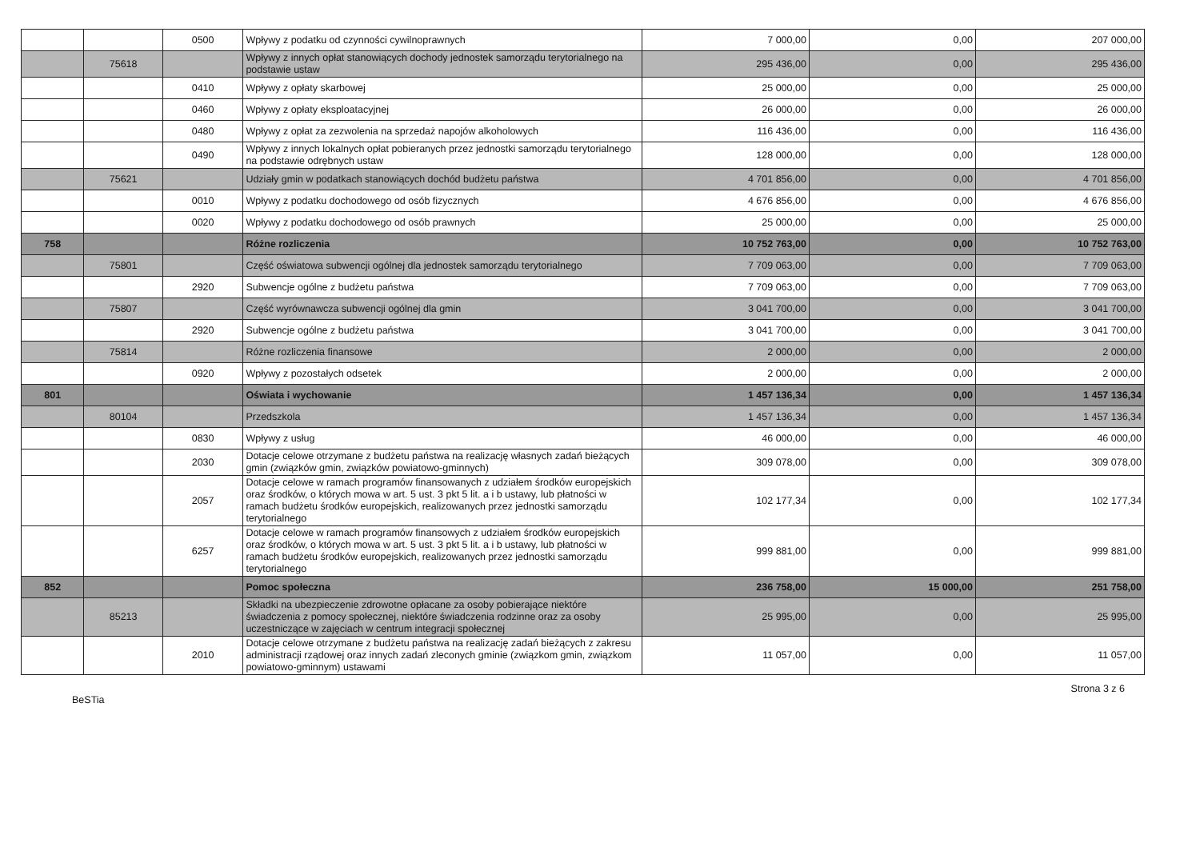| | | 0500 | Wpływy z podatku od czynności cywilnoprawnych | 7 000,00 | 0,00 | 207 000,00 |
| | 75618 | | Wpływy z innych opłat stanowiących dochody jednostek samorządu terytorialnego na podstawie ustaw | 295 436,00 | 0,00 | 295 436,00 |
| | | 0410 | Wpływy z opłaty skarbowej | 25 000,00 | 0,00 | 25 000,00 |
| | | 0460 | Wpływy z opłaty eksploatacyjnej | 26 000,00 | 0,00 | 26 000,00 |
| | | 0480 | Wpływy z opłat za zezwolenia na sprzedaż napojów alkoholowych | 116 436,00 | 0,00 | 116 436,00 |
| | | 0490 | Wpływy z innych lokalnych opłat pobieranych przez jednostki samorządu terytorialnego na podstawie odrębnych ustaw | 128 000,00 | 0,00 | 128 000,00 |
| | 75621 | | Udziały gmin w podatkach stanowiących dochód budżetu państwa | 4 701 856,00 | 0,00 | 4 701 856,00 |
| | | 0010 | Wpływy z podatku dochodowego od osób fizycznych | 4 676 856,00 | 0,00 | 4 676 856,00 |
| | | 0020 | Wpływy z podatku dochodowego od osób prawnych | 25 000,00 | 0,00 | 25 000,00 |
| 758 | | | Różne rozliczenia | 10 752 763,00 | 0,00 | 10 752 763,00 |
| | 75801 | | Część oświatowa subwencji ogólnej dla jednostek samorządu terytorialnego | 7 709 063,00 | 0,00 | 7 709 063,00 |
| | | 2920 | Subwencje ogólne z budżetu państwa | 7 709 063,00 | 0,00 | 7 709 063,00 |
| | 75807 | | Część wyrównawcza subwencji ogólnej dla gmin | 3 041 700,00 | 0,00 | 3 041 700,00 |
| | | 2920 | Subwencje ogólne z budżetu państwa | 3 041 700,00 | 0,00 | 3 041 700,00 |
| | 75814 | | Różne rozliczenia finansowe | 2 000,00 | 0,00 | 2 000,00 |
| | | 0920 | Wpływy z pozostałych odsetek | 2 000,00 | 0,00 | 2 000,00 |
| 801 | | | Oświata i wychowanie | 1 457 136,34 | 0,00 | 1 457 136,34 |
| | 80104 | | Przedszkola | 1 457 136,34 | 0,00 | 1 457 136,34 |
| | | 0830 | Wpływy z usług | 46 000,00 | 0,00 | 46 000,00 |
| | | 2030 | Dotacje celowe otrzymane z budżetu państwa na realizację własnych zadań bieżących gmin (związków gmin, związków powiatowo-gminnych) | 309 078,00 | 0,00 | 309 078,00 |
| | | 2057 | Dotacje celowe w ramach programów finansowanych z udziałem środków europejskich oraz środków, o których mowa w art. 5 ust. 3 pkt 5 lit. a i b ustawy, lub płatności w ramach budżetu środków europejskich, realizowanych przez jednostki samorządu terytorialnego | 102 177,34 | 0,00 | 102 177,34 |
| | | 6257 | Dotacje celowe w ramach programów finansowych z udziałem środków europejskich oraz środków, o których mowa w art. 5 ust. 3 pkt 5 lit. a i b ustawy, lub płatności w ramach budżetu środków europejskich, realizowanych przez jednostki samorządu terytorialnego | 999 881,00 | 0,00 | 999 881,00 |
| 852 | | | Pomoc społeczna | 236 758,00 | 15 000,00 | 251 758,00 |
| | 85213 | | Składki na ubezpieczenie zdrowotne opłacane za osoby pobierające niektóre świadczenia z pomocy społecznej, niektóre świadczenia rodzinne oraz za osoby uczestniczące w zajęciach w centrum integracji społecznej | 25 995,00 | 0,00 | 25 995,00 |
| | | 2010 | Dotacje celowe otrzymane z budżetu państwa na realizację zadań bieżących z zakresu administracji rządowej oraz innych zadań zleconych gminie (związkom gmin, związkom powiatowo-gminnym) ustawami | 11 057,00 | 0,00 | 11 057,00 |
BeSTia Strona 3 z 6